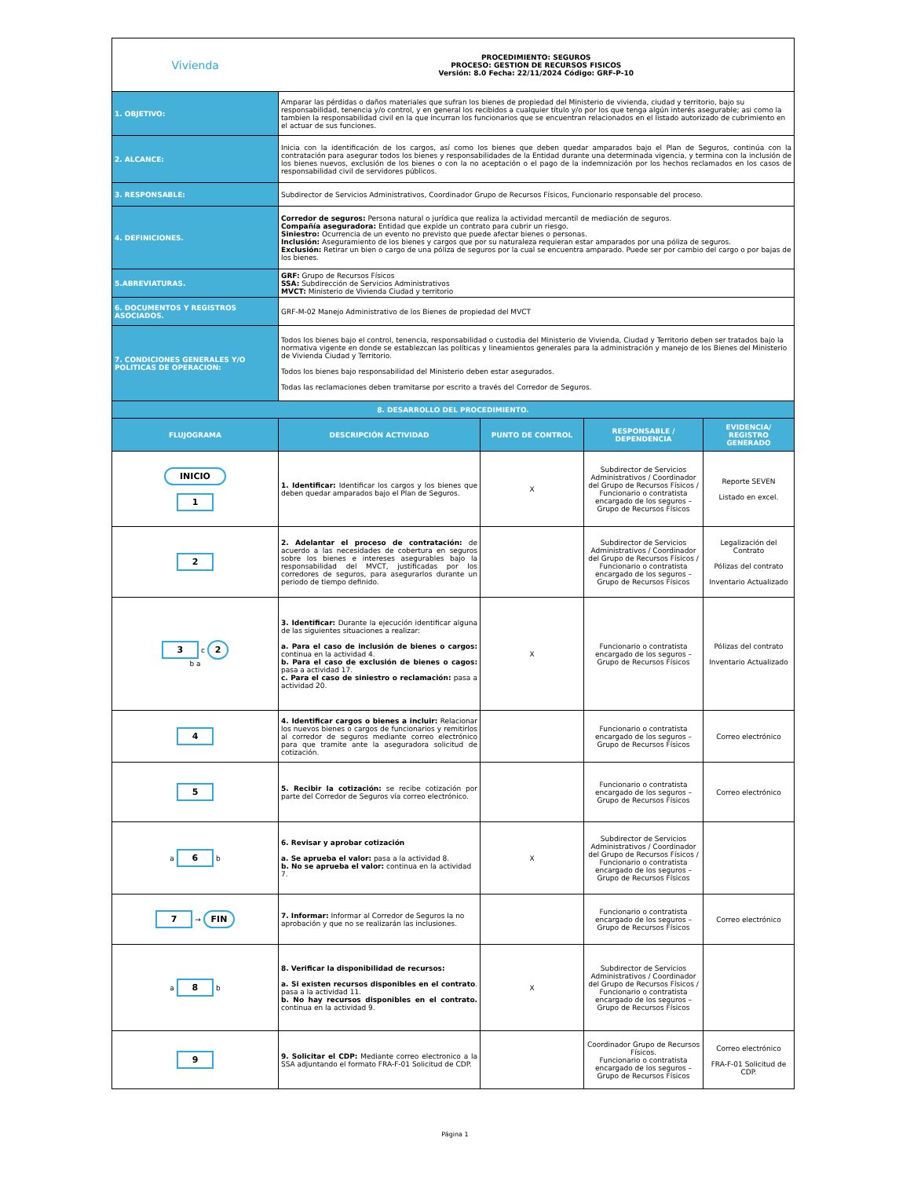| Vivienda | PROCEDIMIENTO: SEGUROS PROCESO: GESTION DE RECURSOS FISICOS Versión: 8.0 Fecha: 22/11/2024 Código: GRF-P-10 | | | |
| 1. OBJETIVO: | Amparar las pérdidas o daños materiales que sufran los bienes de propiedad del Ministerio de vivienda, ciudad y territorio, bajo su responsabilidad, tenencia y/o control, y en general los recibidos a cualquier título y/o por los que tenga algún interés asegurable; asi como la tambien la responsabilidad civil en la que incurran los funcionarios que se encuentran relacionados en el listado autorizado de cubrimiento en el actuar de sus funciones. | | | |
| 2. ALCANCE: | Inicia con la identificación de los cargos, así como los bienes que deben quedar amparados bajo el Plan de Seguros, continúa con la contratación para asegurar todos los bienes y responsabilidades de la Entidad durante una determinada vigencia, y termina con la inclusión de los bienes nuevos, exclusión de los bienes o con la no aceptación o el pago de la indemnización por los hechos reclamados en los casos de responsabilidad civil de servidores públicos. | | | |
| 3. RESPONSABLE: | Subdirector de Servicios Administrativos, Coordinador Grupo de Recursos Físicos, Funcionario responsable del proceso. | | | |
| 4. DEFINICIONES. | Corredor de seguros: Persona natural o jurídica que realiza la actividad mercantil de mediación de seguros. Compañía aseguradora: Entidad que expide un contrato para cubrir un riesgo. Siniestro: Ocurrencia de un evento no previsto que puede afectar bienes o personas. Inclusión: Aseguramiento de los bienes y cargos que por su naturaleza requieran estar amparados por una póliza de seguros. Exclusión: Retirar un bien o cargo de una póliza de seguros por la cual se encuentra amparado. Puede ser por cambio del cargo o por bajas de los bienes. | | | |
| 5.ABREVIATURAS. | GRF: Grupo de Recursos Físicos SSA: Subdirección de Servicios Administrativos MVCT: Ministerio de Vivienda Ciudad y territorio | | | |
| 6. DOCUMENTOS Y REGISTROS ASOCIADOS. | GRF-M-02 Manejo Administrativo de los Bienes de propiedad del MVCT | | | |
| 7. CONDICIONES GENERALES Y/O POLITICAS DE OPERACION: | Todos los bienes bajo el control, tenencia, responsabilidad o custodia del Ministerio de Vivienda, Ciudad y Territorio deben ser tratados bajo la normativa vigente en donde se establezcan las políticas y lineamientos generales para la administración y manejo de los Bienes del Ministerio de Vivienda Ciudad y Territorio. Todos los bienes bajo responsabilidad del Ministerio deben estar asegurados. Todas las reclamaciones deben tramitarse por escrito a través del Corredor de Seguros. | | | |
| 8. DESARROLLO DEL PROCEDIMIENTO. | | | | |
| FLUJOGRAMA | DESCRIPCIÓN ACTIVIDAD | PUNTO DE CONTROL | RESPONSABLE / DEPENDENCIA | EVIDENCIA/ REGISTRO GENERADO |
| INICIO 1 | 1. Identificar: Identificar los cargos y los bienes que deben quedar amparados bajo el Plan de Seguros. | X | Subdirector de Servicios Administrativos / Coordinador del Grupo de Recursos Físicos / Funcionario o contratista encargado de los seguros – Grupo de Recursos Físicos | Reporte SEVEN Listado en excel. |
| 2 | 2. Adelantar el proceso de contratación: de acuerdo a las necesidades de cobertura en seguros sobre los bienes e intereses asegurables bajo la responsabilidad del MVCT, justificadas por los corredores de seguros, para asegurarlos durante un periodo de tiempo definido. | | Subdirector de Servicios Administrativos / Coordinador del Grupo de Recursos Físicos / Funcionario o contratista encargado de los seguros – Grupo de Recursos Físicos | Legalización del Contrato Pólizas del contrato Inventario Actualizado |
| 3 c 2 b a | 3. Identificar: Durante la ejecución identificar alguna de las siguientes situaciones a realizar: a. Para el caso de inclusión de bienes o cargos: continua en la actividad 4. b. Para el caso de exclusión de bienes o cagos: pasa a actividad 17. c. Para el caso de siniestro o reclamación: pasa a actividad 20. | X | Funcionario o contratista encargado de los seguros – Grupo de Recursos Físicos | Pólizas del contrato Inventario Actualizado |
| 4 | 4. Identificar cargos o bienes a incluir: Relacionar los nuevos bienes o cargos de funcionarios y remitirlos al corredor de seguros mediante correo electrónico para que tramite ante la aseguradora solicitud de cotización. | | Funcionario o contratista encargado de los seguros – Grupo de Recursos Físicos | Correo electrónico |
| 5 | 5. Recibir la cotización: se recibe cotización por parte del Corredor de Seguros vía correo electrónico. | | Funcionario o contratista encargado de los seguros – Grupo de Recursos Físicos | Correo electrónico |
| a 6 b | 6. Revisar y aprobar cotización a. Se aprueba el valor: pasa a la actividad 8. b. No se aprueba el valor: continua en la actividad 7. | X | Subdirector de Servicios Administrativos / Coordinador del Grupo de Recursos Físicos / Funcionario o contratista encargado de los seguros – Grupo de Recursos Físicos | |
| 7 → FIN | 7. Informar: Informar al Corredor de Seguros la no aprobación y que no se realizarán las inclusiones. | | Funcionario o contratista encargado de los seguros – Grupo de Recursos Físicos | Correo electrónico |
| a 8 b | 8. Verificar la disponibilidad de recursos: a. Si existen recursos disponibles en el contrato . pasa a la actividad 11. b. No hay recursos disponibles en el contrato. continua en la actividad 9. | X | Subdirector de Servicios Administrativos / Coordinador del Grupo de Recursos Físicos / Funcionario o contratista encargado de los seguros – Grupo de Recursos Físicos | |
| 9 | 9. Solicitar el CDP: Mediante correo electronico a la SSA adjuntando el formato FRA-F-01 Solicitud de CDP. | | Coordinador Grupo de Recursos Físicos. Funcionario o contratista encargado de los seguros – Grupo de Recursos Físicos | Correo electrónico FRA-F-01 Solicitud de CDP. |
Página 1